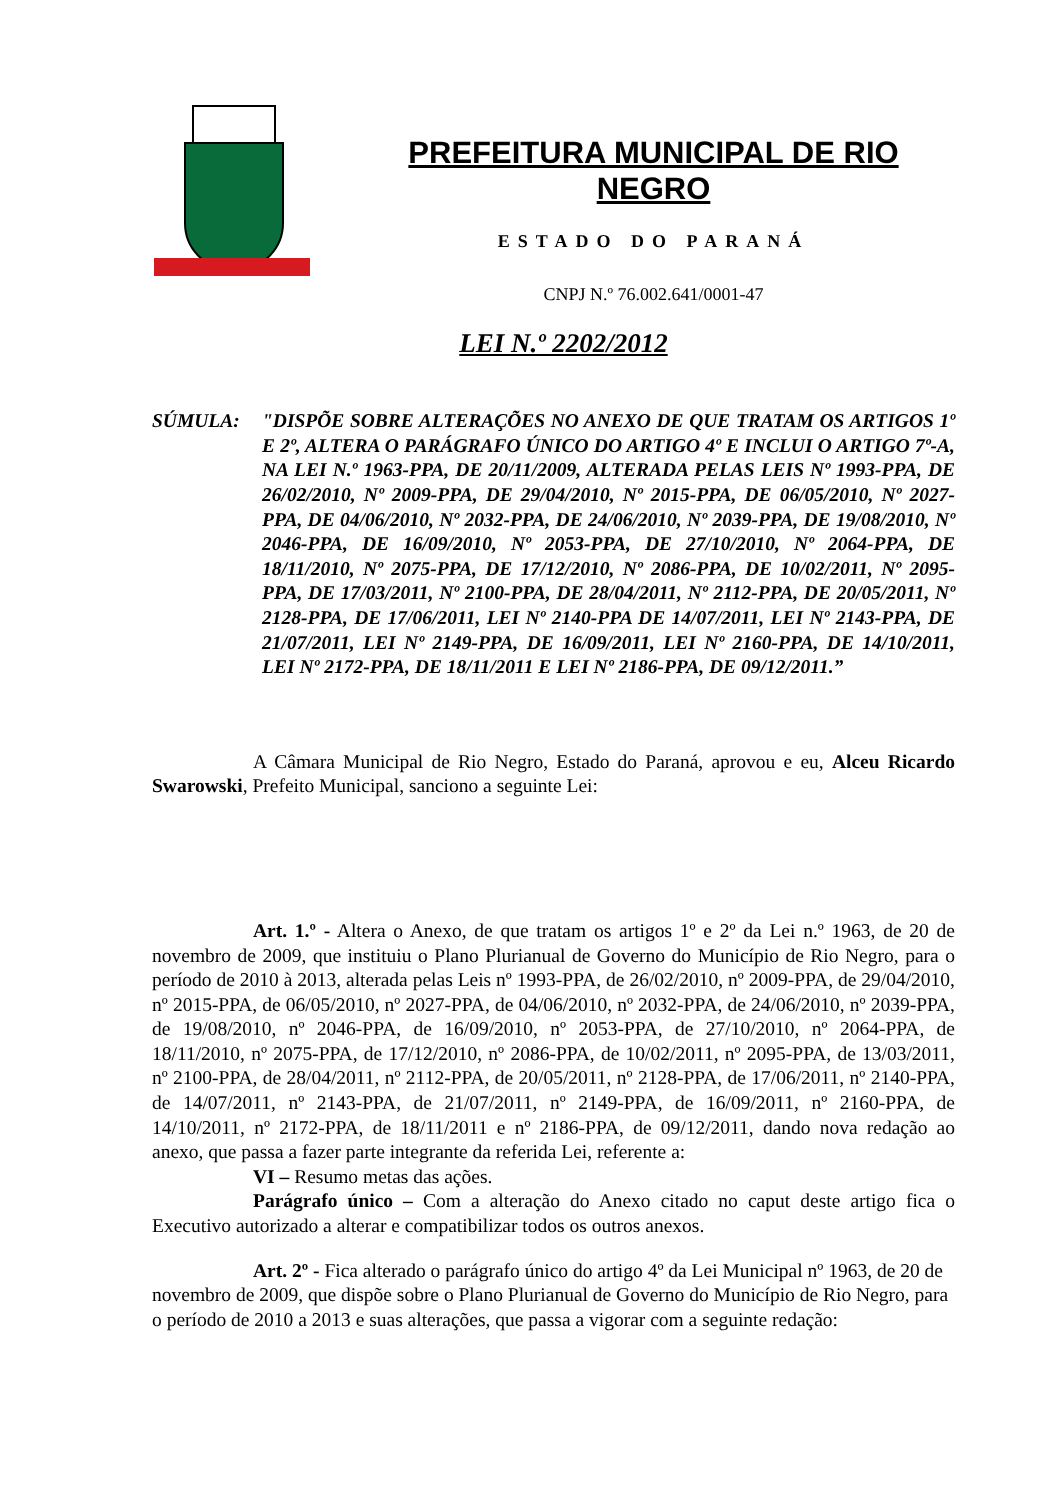PREFEITURA MUNICIPAL DE RIO NEGRO
ESTADO DO PARANÁ
CNPJ N.º 76.002.641/0001-47
LEI N.º 2202/2012
SÚMULA: "DISPÕE SOBRE ALTERAÇÕES NO ANEXO DE QUE TRATAM OS ARTIGOS 1º E 2º, ALTERA O PARÁGRAFO ÚNICO DO ARTIGO 4º E INCLUI O ARTIGO 7º-A, NA LEI N.º 1963-PPA, DE 20/11/2009, ALTERADA PELAS LEIS Nº 1993-PPA, DE 26/02/2010, Nº 2009-PPA, DE 29/04/2010, Nº 2015-PPA, DE 06/05/2010, Nº 2027-PPA, DE 04/06/2010, Nº 2032-PPA, DE 24/06/2010, Nº 2039-PPA, DE 19/08/2010, Nº 2046-PPA, DE 16/09/2010, Nº 2053-PPA, DE 27/10/2010, Nº 2064-PPA, DE 18/11/2010, Nº 2075-PPA, DE 17/12/2010, Nº 2086-PPA, DE 10/02/2011, Nº 2095-PPA, DE 17/03/2011, Nº 2100-PPA, DE 28/04/2011, Nº 2112-PPA, DE 20/05/2011, Nº 2128-PPA, DE 17/06/2011, LEI Nº 2140-PPA DE 14/07/2011, LEI Nº 2143-PPA, DE 21/07/2011, LEI Nº 2149-PPA, DE 16/09/2011, LEI Nº 2160-PPA, DE 14/10/2011, LEI Nº 2172-PPA, DE 18/11/2011 E LEI Nº 2186-PPA, DE 09/12/2011.”
A Câmara Municipal de Rio Negro, Estado do Paraná, aprovou e eu, Alceu Ricardo Swarowski, Prefeito Municipal, sanciono a seguinte Lei:
Art. 1.º - Altera o Anexo, de que tratam os artigos 1º e 2º da Lei n.º 1963, de 20 de novembro de 2009, que instituiu o Plano Plurianual de Governo do Município de Rio Negro, para o período de 2010 à 2013, alterada pelas Leis nº 1993-PPA, de 26/02/2010, nº 2009-PPA, de 29/04/2010, nº 2015-PPA, de 06/05/2010, nº 2027-PPA, de 04/06/2010, nº 2032-PPA, de 24/06/2010, nº 2039-PPA, de 19/08/2010, nº 2046-PPA, de 16/09/2010, nº 2053-PPA, de 27/10/2010, nº 2064-PPA, de 18/11/2010, nº 2075-PPA, de 17/12/2010, nº 2086-PPA, de 10/02/2011, nº 2095-PPA, de 13/03/2011, nº 2100-PPA, de 28/04/2011, nº 2112-PPA, de 20/05/2011, nº 2128-PPA, de 17/06/2011, nº 2140-PPA, de 14/07/2011, nº 2143-PPA, de 21/07/2011, nº 2149-PPA, de 16/09/2011, nº 2160-PPA, de 14/10/2011, nº 2172-PPA, de 18/11/2011 e nº 2186-PPA, de 09/12/2011, dando nova redação ao anexo, que passa a fazer parte integrante da referida Lei, referente a:
VI – Resumo metas das ações.
Parágrafo único – Com a alteração do Anexo citado no caput deste artigo fica o Executivo autorizado a alterar e compatibilizar todos os outros anexos.
Art. 2º - Fica alterado o parágrafo único do artigo 4º da Lei Municipal nº 1963, de 20 de novembro de 2009, que dispõe sobre o Plano Plurianual de Governo do Município de Rio Negro, para o período de 2010 a 2013 e suas alterações, que passa a vigorar com a seguinte redação: